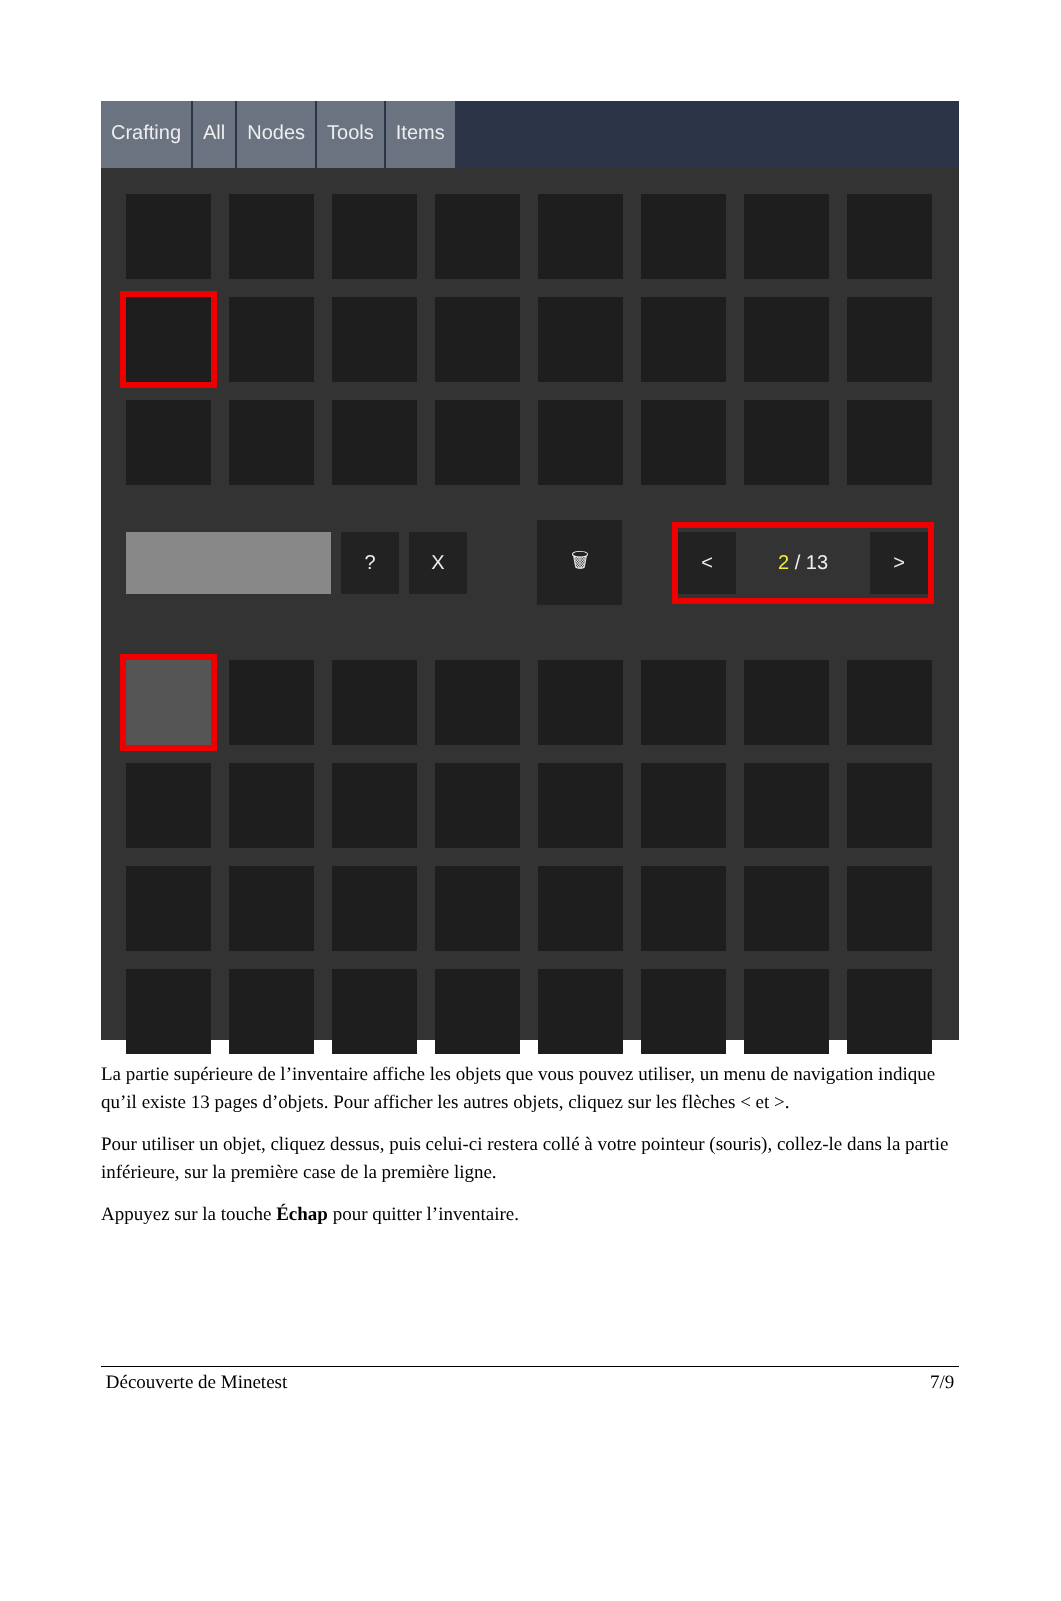Crafting All Nodes Tools Items
? X
🗑
< 2 / 13 >
La partie supérieure de l’inventaire affiche les objets que vous pouvez utiliser, un menu de navigation indique qu’il existe 13 pages d’objets. Pour afficher les autres objets, cliquez sur les flèches < et >.
Pour utiliser un objet, cliquez dessus, puis celui-ci restera collé à votre pointeur (souris), collez-le dans la partie inférieure, sur la première case de la première ligne.
Appuyez sur la touche Échap pour quitter l’inventaire.
Découverte de Minetest 7/9